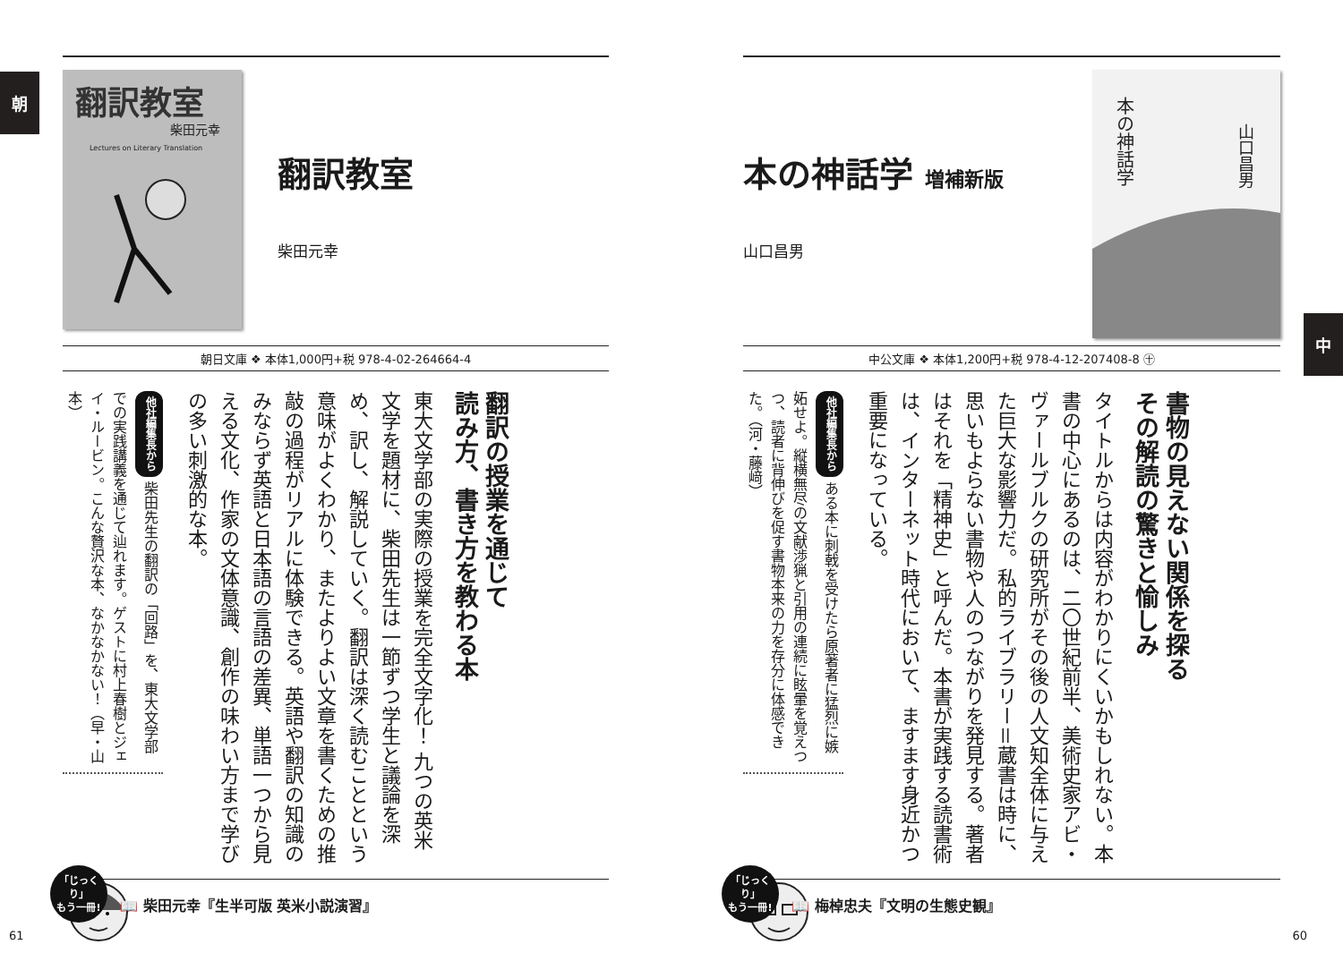中
本の神話学 増補新版
山口昌男
本の神話学
山口昌男
中公文庫 ❖ 本体1,200円+税 978-4-12-207408-8 ㊉
書物の見えない関係を探る
その解読の驚きと愉しみ
タイトルからは内容がわかりにくいかもしれない。本書の中心にあるのは、二〇世紀前半、美術史家アビ・ヴァールブルクの研究所がその後の人文知全体に与えた巨大な影響力だ。私的ライブラリー＝蔵書は時に、思いもよらない書物や人のつながりを発見する。著者はそれを「精神史」と呼んだ。本書が実践する読書術は、インターネット時代において、ますます身近かつ重要になっている。
他社編集長から ある本に刺戟を受けたら原著者に猛烈に嫉妬せよ。縦横無尽の文献渉猟と引用の連続に眩暈を覚えつつ、読者に背伸びを促す書物本来の力を存分に体感できた。（河・藤﨑）
「じっくり」
もう一冊!
📖 梅棹忠夫『文明の生態史観』
60
朝
翻訳教室
柴田元幸
Lectures on Literary Translation
翻訳教室
柴田元幸
朝日文庫 ❖ 本体1,000円+税 978-4-02-264664-4
翻訳の授業を通じて
読み方、書き方を教わる本
東大文学部の実際の授業を完全文字化！ 九つの英米文学を題材に、柴田先生は一節ずつ学生と議論を深め、訳し、解説していく。翻訳は深く読むことという意味がよくわかり、またよりよい文章を書くための推敲の過程がリアルに体験できる。英語や翻訳の知識のみならず英語と日本語の言語の差異、単語一つから見える文化、作家の文体意識、創作の味わい方まで学びの多い刺激的な本。
他社編集長から 柴田先生の翻訳の「回路」を、東大文学部での実践講義を通じて辿れます。ゲストに村上春樹とジェイ・ルービン。こんな贅沢な本、なかなかない！（早・山本）
「じっくり」
もう一冊!
📖 柴田元幸『生半可版 英米小説演習』
61